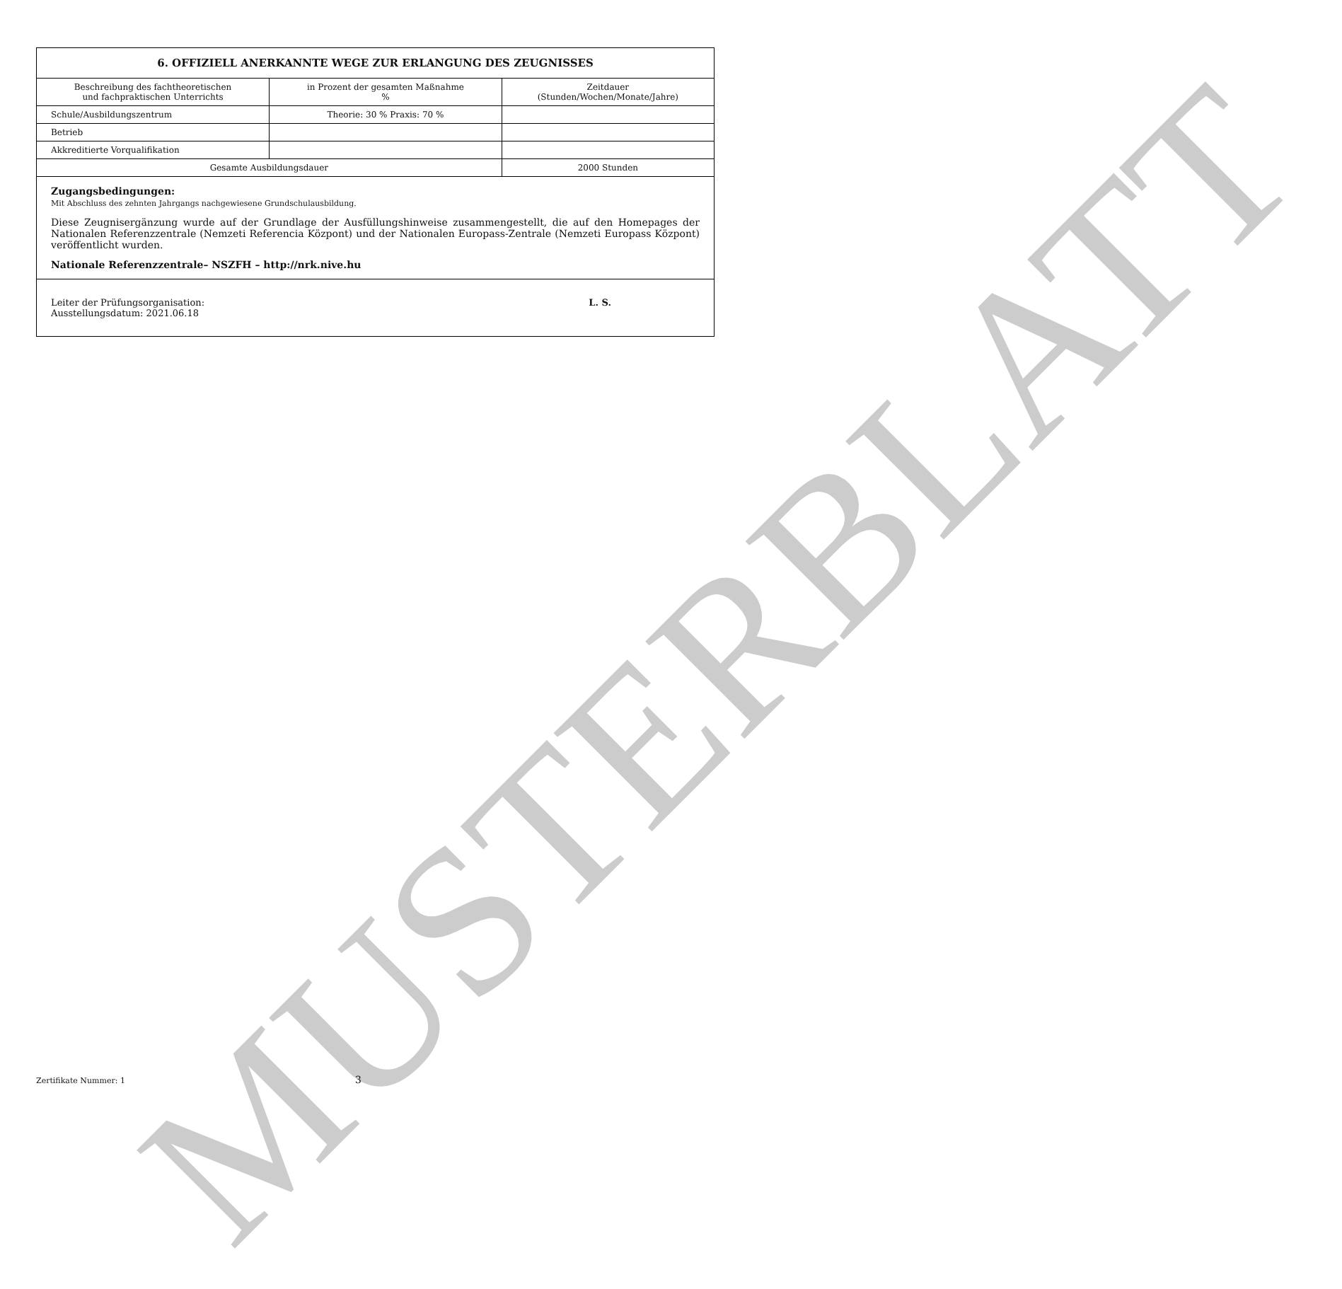MUSTERBLATT
| 6. OFFIZIELL ANERKANNTE WEGE ZUR ERLANGUNG DES ZEUGNISSES | | |
| --- | --- | --- |
| Beschreibung des fachtheoretischen und fachpraktischen Unterrichts | in Prozent der gesamten Maßnahme % | Zeitdauer (Stunden/Wochen/Monate/Jahre) |
| Schule/Ausbildungszentrum | Theorie: 30 % Praxis: 70 % | |
| Betrieb | | |
| Akkreditierte Vorqualifikation | | |
| Gesamte Ausbildungsdauer | | 2000 Stunden |
Zugangsbedingungen:
Mit Abschluss des zehnten Jahrgangs nachgewiesene Grundschulausbildung.
Diese Zeugnisergänzung wurde auf der Grundlage der Ausfüllungshinweise zusammengestellt, die auf den Homepages der Nationalen Referenzzentrale (Nemzeti Referencia Központ) und der Nationalen Europass-Zentrale (Nemzeti Europass Központ) veröffentlicht wurden.
Nationale Referenzzentrale– NSZFH – http://nrk.nive.hu
Leiter der Prüfungsorganisation:
Ausstellungsdatum: 2021.06.18
L. S.
Zertifikate Nummer: 1 3